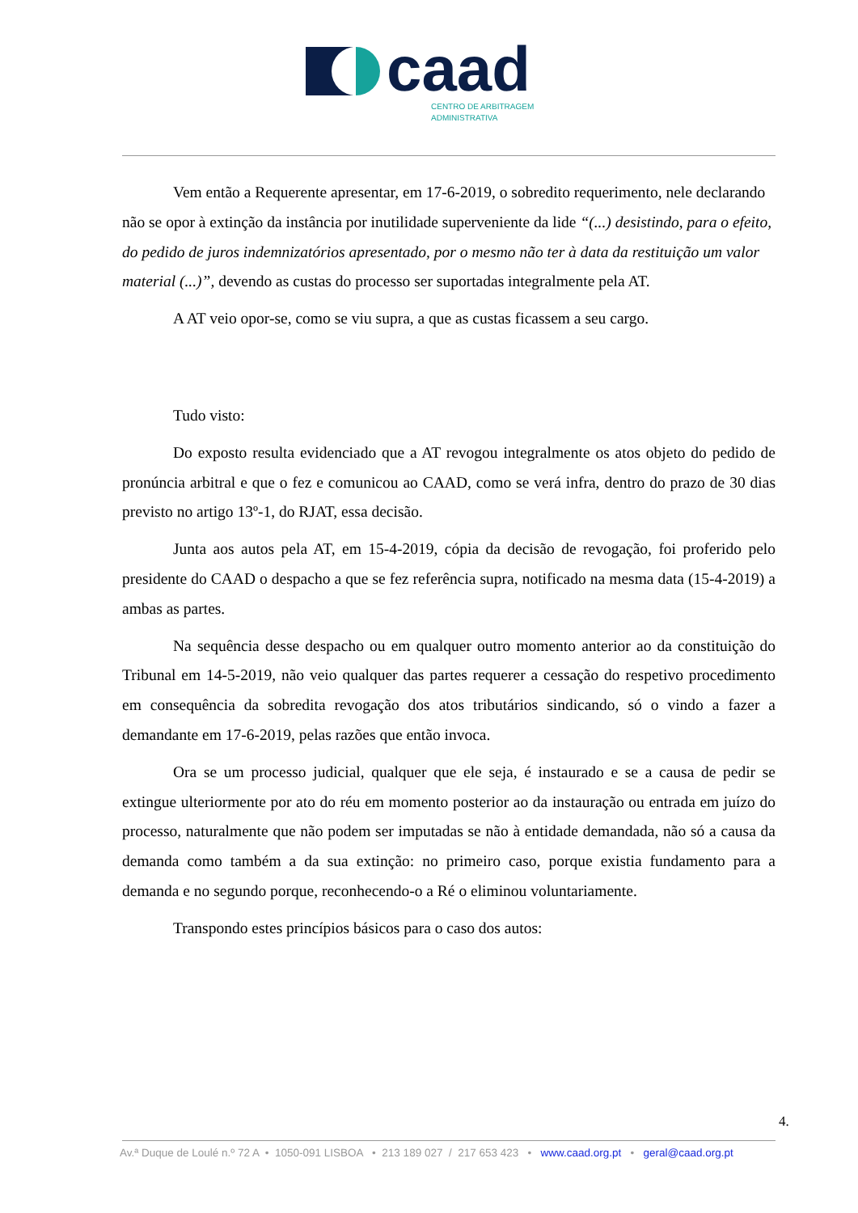caad
CENTRO DE ARBITRAGEM
ADMINISTRATIVA
Vem então a Requerente apresentar, em 17-6-2019, o sobredito requerimento, nele declarando não se opor à extinção da instância por inutilidade superveniente da lide “(...) desistindo, para o efeito, do pedido de juros indemnizatórios apresentado, por o mesmo não ter à data da restituição um valor material (...)”, devendo as custas do processo ser suportadas integralmente pela AT.
A AT veio opor-se, como se viu supra, a que as custas ficassem a seu cargo.
Tudo visto:
Do exposto resulta evidenciado que a AT revogou integralmente os atos objeto do pedido de pronúncia arbitral e que o fez e comunicou ao CAAD, como se verá infra, dentro do prazo de 30 dias previsto no artigo 13º-1, do RJAT, essa decisão.
Junta aos autos pela AT, em 15-4-2019, cópia da decisão de revogação, foi proferido pelo presidente do CAAD o despacho a que se fez referência supra, notificado na mesma data (15-4-2019) a ambas as partes.
Na sequência desse despacho ou em qualquer outro momento anterior ao da constituição do Tribunal em 14-5-2019, não veio qualquer das partes requerer a cessação do respetivo procedimento em consequência da sobredita revogação dos atos tributários sindicando, só o vindo a fazer a demandante em 17-6-2019, pelas razões que então invoca.
Ora se um processo judicial, qualquer que ele seja, é instaurado e se a causa de pedir se extingue ulteriormente por ato do réu em momento posterior ao da instauração ou entrada em juízo do processo, naturalmente que não podem ser imputadas se não à entidade demandada, não só a causa da demanda como também a da sua extinção: no primeiro caso, porque existia fundamento para a demanda e no segundo porque, reconhecendo-o a Ré o eliminou voluntariamente.
Transpondo estes princípios básicos para o caso dos autos:
4.
Av.ª Duque de Loulé n.º 72 A • 1050-091 LISBOA • 213 189 027 / 217 653 423 • www.caad.org.pt • geral@caad.org.pt